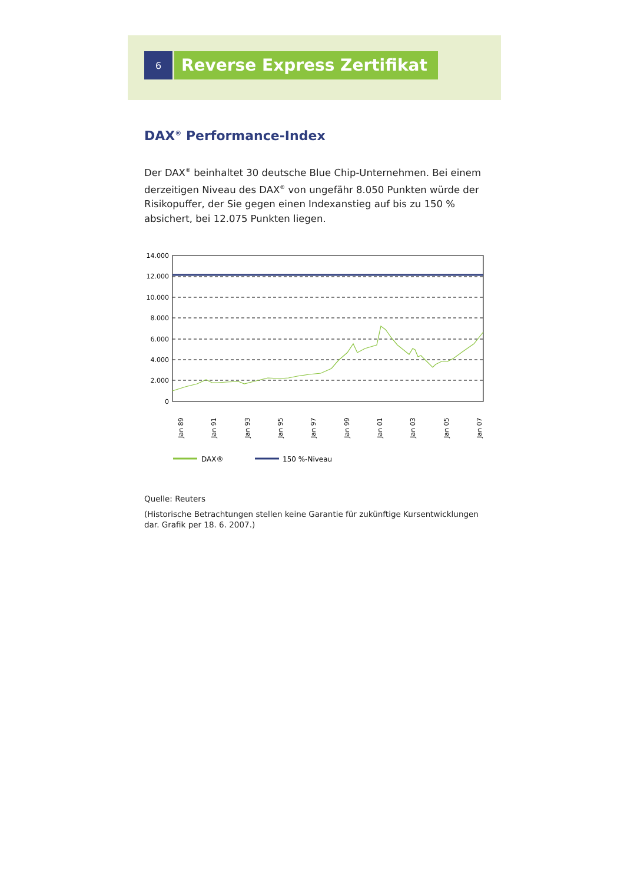6
Reverse Express Zertifikat
DAX<sup>®</sup> Performance-Index
Der DAX<sup>®</sup> beinhaltet 30 deutsche Blue Chip-Unternehmen. Bei einem derzeitigen Niveau des DAX<sup>®</sup> von ungefähr 8.050 Punkten würde der Risikopuffer, der Sie gegen einen Indexanstieg auf bis zu 150 % absichert, bei 12.075 Punkten liegen.
14.000
12.000
10.000
8.000
6.000
4.000
2.000
0
Jan 89
Jan 91
Jan 93
Jan 95
Jan 97
Jan 99
Jan 01
Jan 03
Jan 05
Jan 07
DAX®
150 %-Niveau
Quelle: Reuters
(Historische Betrachtungen stellen keine Garantie für zukünftige Kursentwicklungen dar. Grafik per 18. 6. 2007.)